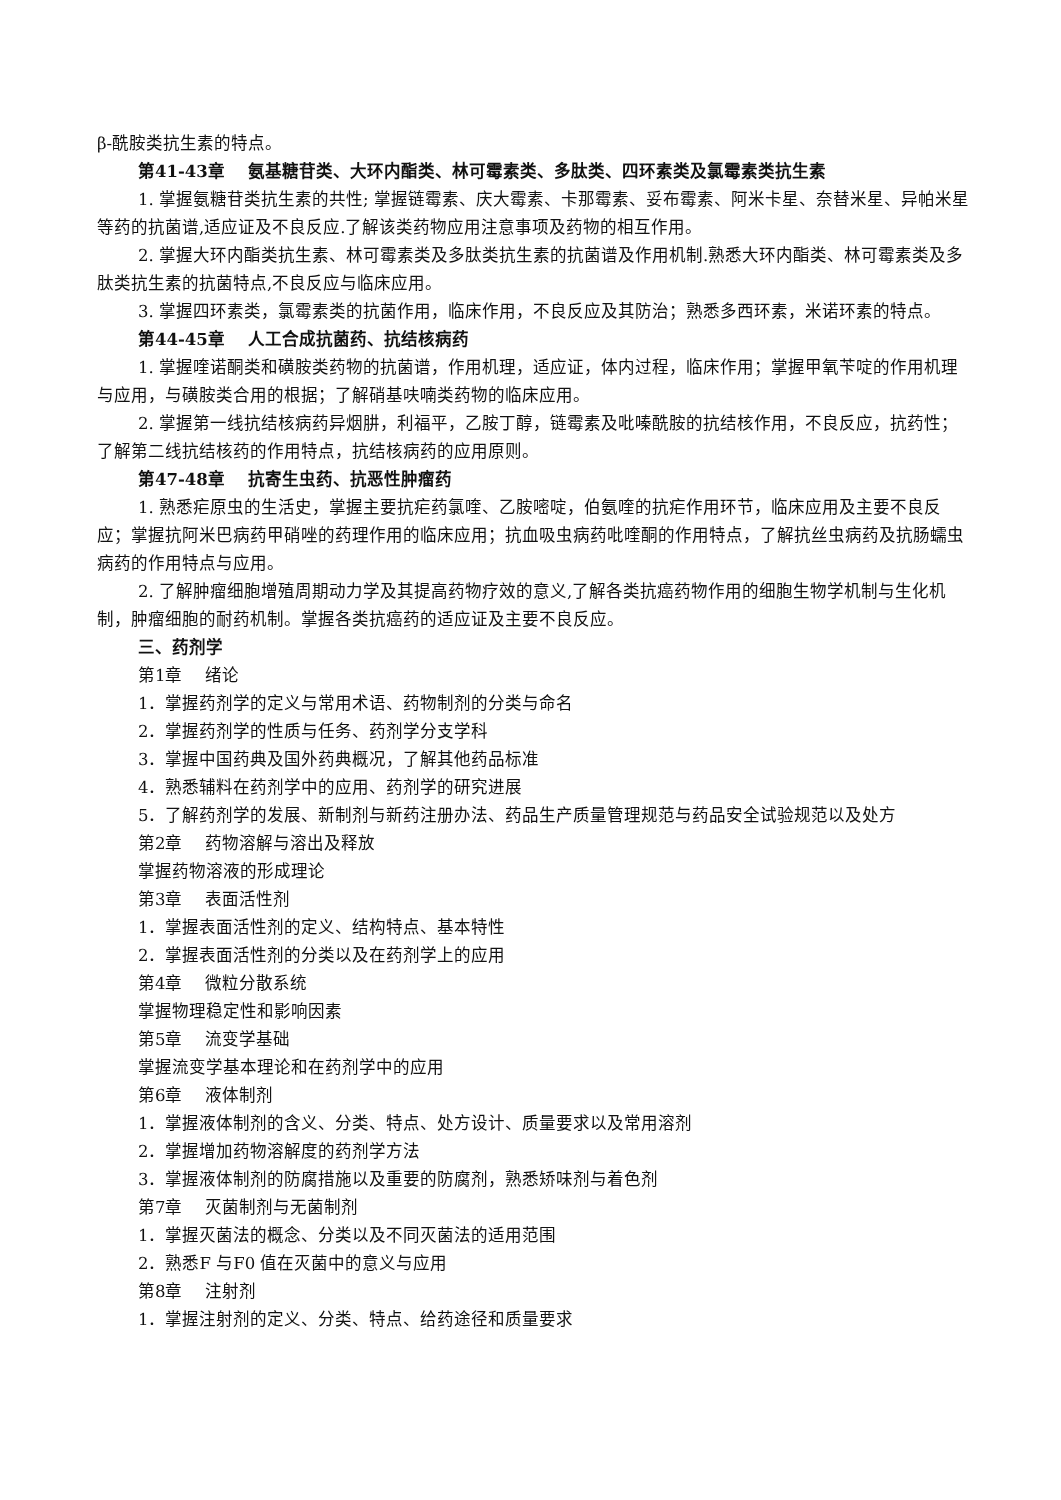β-酰胺类抗生素的特点。
第41-43章　 氨基糖苷类、大环内酯类、林可霉素类、多肽类、四环素类及氯霉素类抗生素
1. 掌握氨糖苷类抗生素的共性; 掌握链霉素、庆大霉素、卡那霉素、妥布霉素、阿米卡星、奈替米星、异帕米星等药的抗菌谱,适应证及不良反应.了解该类药物应用注意事项及药物的相互作用。
2. 掌握大环内酯类抗生素、林可霉素类及多肽类抗生素的抗菌谱及作用机制.熟悉大环内酯类、林可霉素类及多肽类抗生素的抗菌特点,不良反应与临床应用。
3. 掌握四环素类，氯霉素类的抗菌作用，临床作用，不良反应及其防治；熟悉多西环素，米诺环素的特点。
第44-45章　 人工合成抗菌药、抗结核病药
1. 掌握喹诺酮类和磺胺类药物的抗菌谱，作用机理，适应证，体内过程，临床作用；掌握甲氧苄啶的作用机理与应用，与磺胺类合用的根据；了解硝基呋喃类药物的临床应用。
2. 掌握第一线抗结核病药异烟肼，利福平，乙胺丁醇，链霉素及吡嗪酰胺的抗结核作用，不良反应，抗药性；了解第二线抗结核药的作用特点，抗结核病药的应用原则。
第47-48章　 抗寄生虫药、抗恶性肿瘤药
1. 熟悉疟原虫的生活史，掌握主要抗疟药氯喹、乙胺嘧啶，伯氨喹的抗疟作用环节，临床应用及主要不良反应；掌握抗阿米巴病药甲硝唑的药理作用的临床应用；抗血吸虫病药吡喹酮的作用特点，了解抗丝虫病药及抗肠蠕虫病药的作用特点与应用。
2. 了解肿瘤细胞增殖周期动力学及其提高药物疗效的意义,了解各类抗癌药物作用的细胞生物学机制与生化机制，肿瘤细胞的耐药机制。掌握各类抗癌药的适应证及主要不良反应。
三、药剂学
第1章　 绪论
1．掌握药剂学的定义与常用术语、药物制剂的分类与命名
2．掌握药剂学的性质与任务、药剂学分支学科
3．掌握中国药典及国外药典概况，了解其他药品标准
4．熟悉辅料在药剂学中的应用、药剂学的研究进展
5．了解药剂学的发展、新制剂与新药注册办法、药品生产质量管理规范与药品安全试验规范以及处方
第2章　 药物溶解与溶出及释放
掌握药物溶液的形成理论
第3章　 表面活性剂
1．掌握表面活性剂的定义、结构特点、基本特性
2．掌握表面活性剂的分类以及在药剂学上的应用
第4章　 微粒分散系统
掌握物理稳定性和影响因素
第5章　 流变学基础
掌握流变学基本理论和在药剂学中的应用
第6章　 液体制剂
1．掌握液体制剂的含义、分类、特点、处方设计、质量要求以及常用溶剂
2．掌握增加药物溶解度的药剂学方法
3．掌握液体制剂的防腐措施以及重要的防腐剂，熟悉矫味剂与着色剂
第7章　 灭菌制剂与无菌制剂
1．掌握灭菌法的概念、分类以及不同灭菌法的适用范围
2．熟悉F 与F0 值在灭菌中的意义与应用
第8章　 注射剂
1．掌握注射剂的定义、分类、特点、给药途径和质量要求